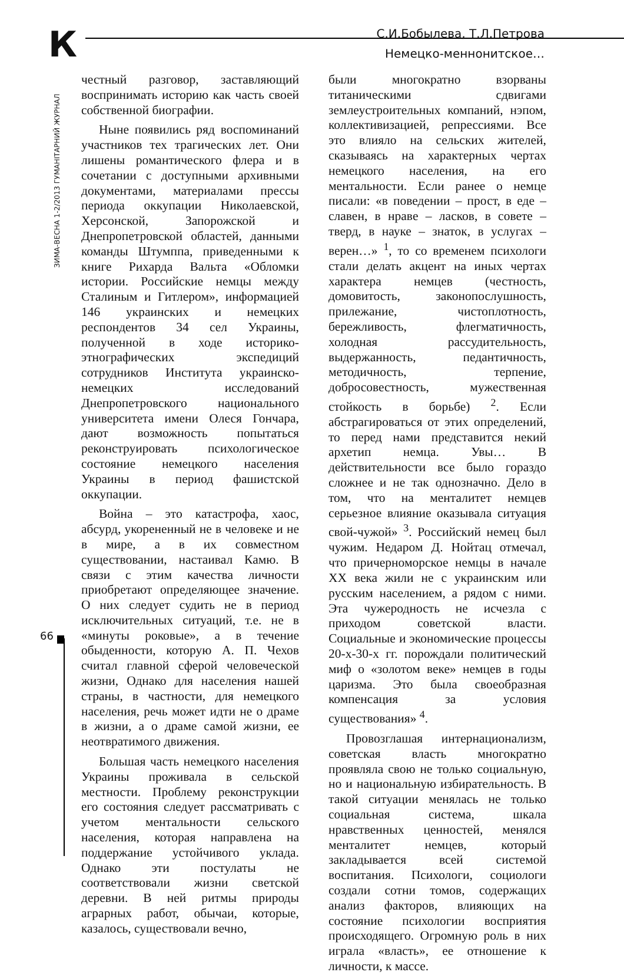К
С.И.Бобылева, Т.Л.Петрова
Немецко-меннонитское…
ЗИМА-ВЕСНА 1-2/2013 ГУМАНІТАРНИЙ ЖУРНАЛ
66
честный разговор, заставляющий воспринимать историю как часть своей собственной биографии.
Ныне появились ряд воспоминаний участников тех трагических лет. Они лишены романтического флера и в сочетании с доступными архивными документами, материалами прессы периода оккупации Николаевской, Херсонской, Запорожской и Днепропетровской областей, данными команды Штумппа, приведенными к книге Рихарда Вальта «Обломки истории. Российские немцы между Сталиным и Гитлером», информацией 146 украинских и немецких респондентов 34 сел Украины, полученной в ходе историко-этнографических экспедиций сотрудников Института украинско-немецких исследований Днепропетровского национального университета имени Олеся Гончара, дают возможность попытаться реконструировать психологическое состояние немецкого населения Украины в период фашистской оккупации.
Война – это катастрофа, хаос, абсурд, укорененный не в человеке и не в мире, а в их совместном существовании, настаивал Камю. В связи с этим качества личности приобретают определяющее значение. О них следует судить не в период исключительных ситуаций, т.е. не в «минуты роковые», а в течение обыденности, которую А. П. Чехов считал главной сферой человеческой жизни, Однако для населения нашей страны, в частности, для немецкого населения, речь может идти не о драме в жизни, а о драме самой жизни, ее неотвратимого движения.
Большая часть немецкого населения Украины проживала в сельской местности. Проблему реконструкции его состояния следует рассматривать с учетом ментальности сельского населения, которая направлена на поддержание устойчивого уклада. Однако эти постулаты не соответствовали жизни светской деревни. В ней ритмы природы аграрных работ, обычаи, которые, казалось, существовали вечно,
были многократно взорваны титаническими сдвигами землеустроительных компаний, нэпом, коллективизацией, репрессиями. Все это влияло на сельских жителей, сказываясь на характерных чертах немецкого населения, на его ментальности. Если ранее о немце писали: «в поведении – прост, в еде – славен, в нраве – ласков, в совете – тверд, в науке – знаток, в услугах – верен…» <sup>1</sup>, то со временем психологи стали делать акцент на иных чертах характера немцев (честность, домовитость, законопослушность, прилежание, чистоплотность, бережливость, флегматичность, холодная рассудительность, выдержанность, педантичность, методичность, терпение, добросовестность, мужественная стойкость в борьбе) <sup>2</sup>. Если абстрагироваться от этих определений, то перед нами представится некий архетип немца. Увы… В действительности все было гораздо сложнее и не так однозначно. Дело в том, что на менталитет немцев серьезное влияние оказывала ситуация свой-чужой» <sup>3</sup>. Российский немец был чужим. Недаром Д. Нойтац отмечал, что причерноморское немцы в начале XX века жили не с украинским или русским населением, а рядом с ними. Эта чужеродность не исчезла с приходом советской власти. Социальные и экономические процессы 20-х-30-х гг. порождали политический миф о «золотом веке» немцев в годы царизма. Это была своеобразная компенсация за условия существования» <sup>4</sup>.
Провозглашая интернационализм, советская власть многократно проявляла свою не только социальную, но и национальную избирательность. В такой ситуации менялась не только социальная система, шкала нравственных ценностей, менялся менталитет немцев, который закладывается всей системой воспитания. Психологи, социологи создали сотни томов, содержащих анализ факторов, влияющих на состояние психологии восприятия происходящего. Огромную роль в них играла «власть», ее отношение к личности, к массе.